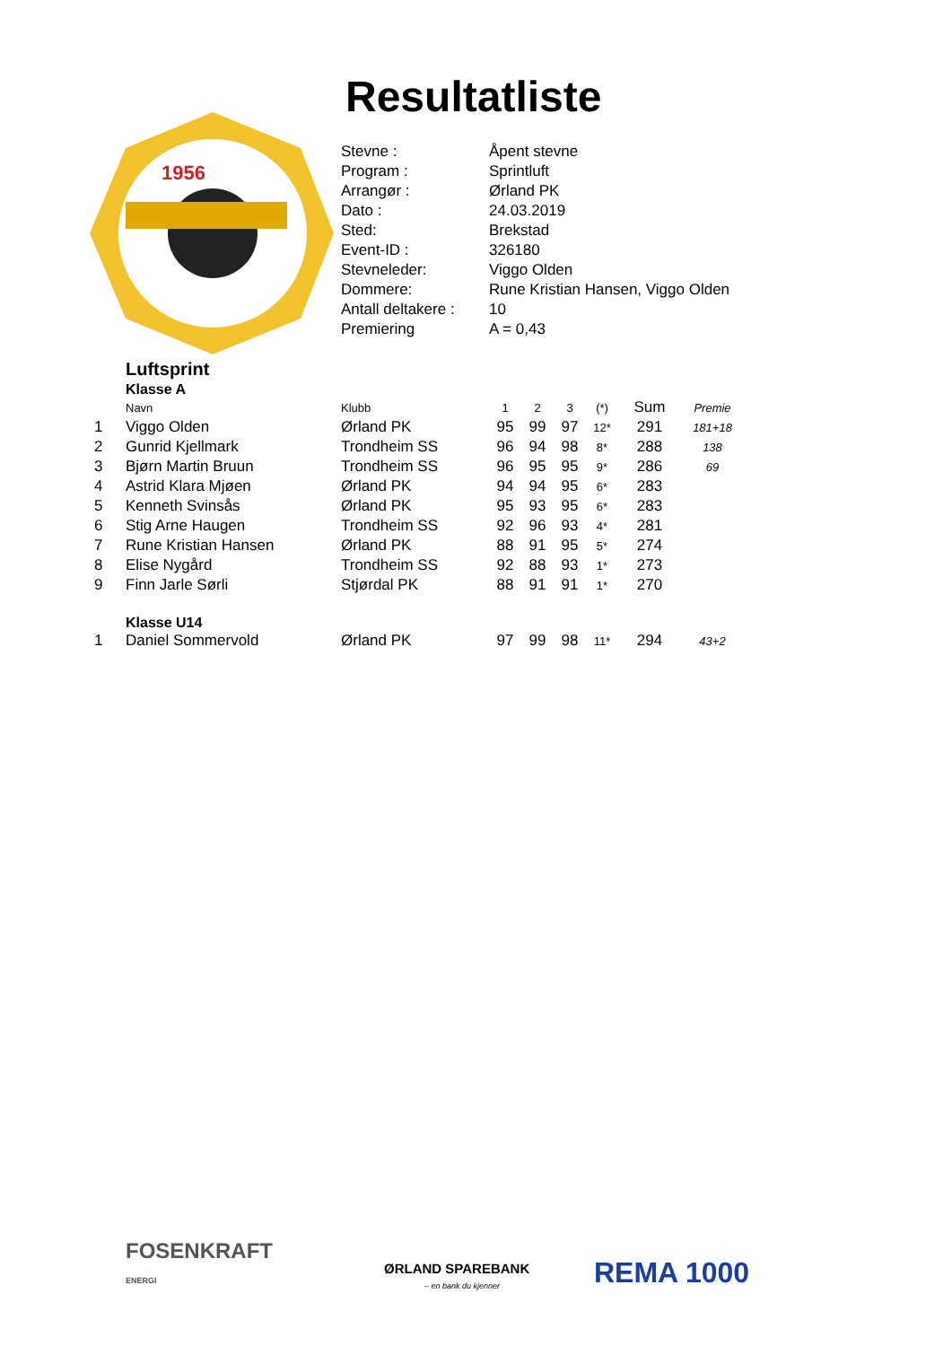Resultatliste
1956
| Stevne : | Åpent stevne |
| Program : | Sprintluft |
| Arrangør : | Ørland PK |
| Dato : | 24.03.2019 |
| Sted: | Brekstad |
| Event-ID : | 326180 |
| Stevneleder: | Viggo Olden |
| Dommere: | Rune Kristian Hansen, Viggo Olden |
| Antall deltakere : | 10 |
| Premiering | A = 0,43 |
Luftsprint
Klasse A
| | Navn | Klubb | 1 | 2 | 3 | (*) | Sum | Premie |
| --- | --- | --- | --- | --- | --- | --- | --- | --- |
| 1 | Viggo Olden | Ørland PK | 95 | 99 | 97 | 12* | 291 | 181+18 |
| 2 | Gunrid Kjellmark | Trondheim SS | 96 | 94 | 98 | 8* | 288 | 138 |
| 3 | Bjørn Martin Bruun | Trondheim SS | 96 | 95 | 95 | 9* | 286 | 69 |
| 4 | Astrid Klara Mjøen | Ørland PK | 94 | 94 | 95 | 6* | 283 | |
| 5 | Kenneth Svinsås | Ørland PK | 95 | 93 | 95 | 6* | 283 | |
| 6 | Stig Arne Haugen | Trondheim SS | 92 | 96 | 93 | 4* | 281 | |
| 7 | Rune Kristian Hansen | Ørland PK | 88 | 91 | 95 | 5* | 274 | |
| 8 | Elise Nygård | Trondheim SS | 92 | 88 | 93 | 1* | 273 | |
| 9 | Finn Jarle Sørli | Stjørdal PK | 88 | 91 | 91 | 1* | 270 | |
Klasse U14
| 1 | Daniel Sommervold | Ørland PK | 97 | 99 | 98 | 11* | 294 | 43+2 |
FOSENKRAFT
ENERGI
ØRLAND SPAREBANK
– en bank du kjenner
REMA 1000